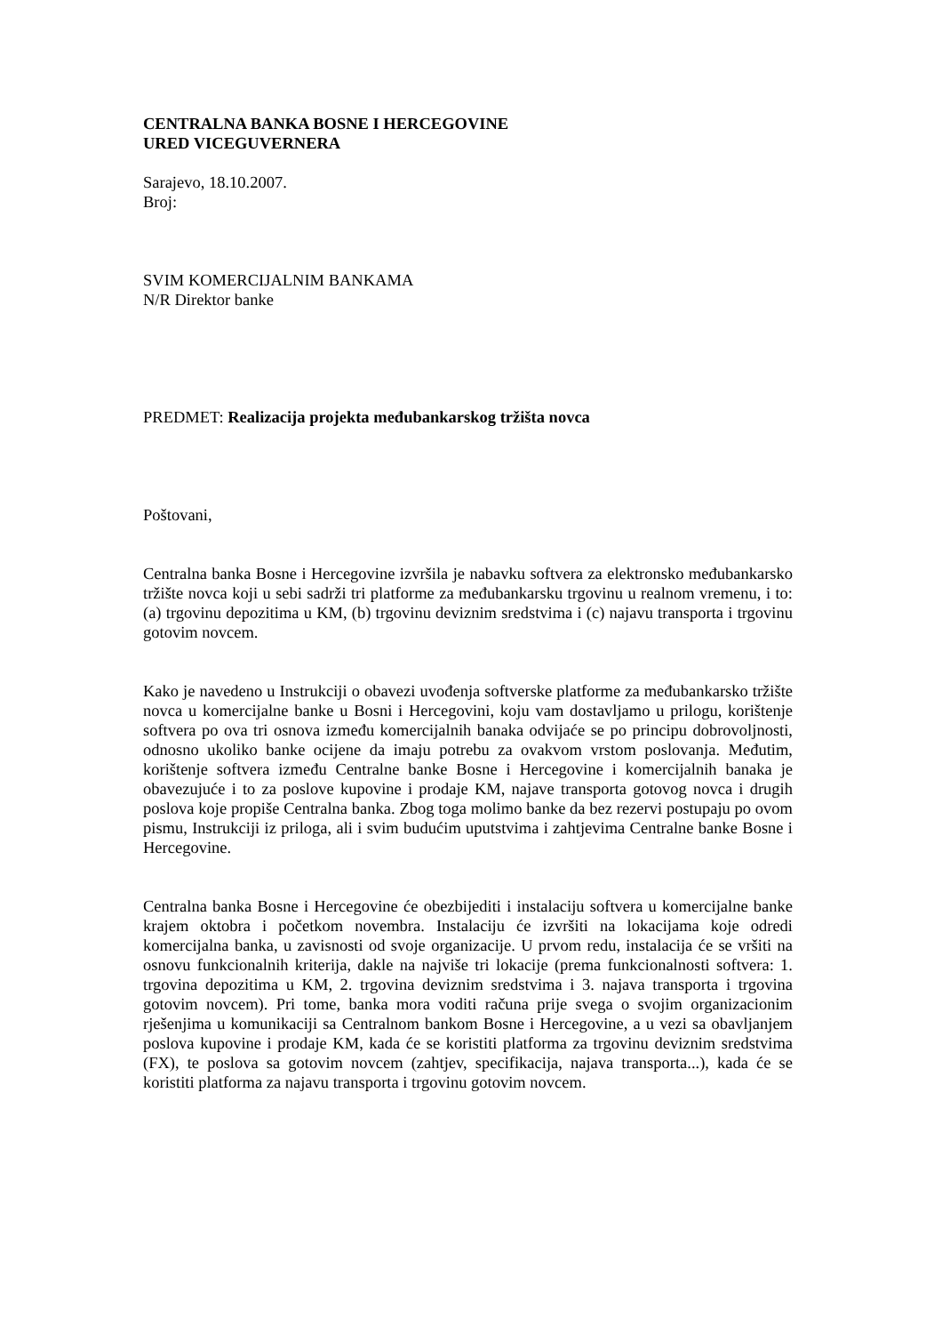CENTRALNA BANKA BOSNE I HERCEGOVINE
URED VICEGUVERNERA
Sarajevo, 18.10.2007.
Broj:
SVIM KOMERCIJALNIM BANKAMA
N/R Direktor banke
PREDMET: Realizacija projekta međubankarskog tržišta novca
Poštovani,
Centralna banka Bosne i Hercegovine izvršila je nabavku softvera za elektronsko međubankarsko tržište novca koji u sebi sadrži tri platforme za međubankarsku trgovinu u realnom vremenu, i to: (a) trgovinu depozitima u KM, (b) trgovinu deviznim sredstvima i (c) najavu transporta i trgovinu gotovim novcem.
Kako je navedeno u Instrukciji o obavezi uvođenja softverske platforme za međubankarsko tržište novca u komercijalne banke u Bosni i Hercegovini, koju vam dostavljamo u prilogu, korištenje softvera po ova tri osnova između komercijalnih banaka odvijaće se po principu dobrovoljnosti, odnosno ukoliko banke ocijene da imaju potrebu za ovakvom vrstom poslovanja. Međutim, korištenje softvera između Centralne banke Bosne i Hercegovine i komercijalnih banaka je obavezujuće i to za poslove kupovine i prodaje KM, najave transporta gotovog novca i drugih poslova koje propiše Centralna banka. Zbog toga molimo banke da bez rezervi postupaju po ovom pismu, Instrukciji iz priloga, ali i svim budućim uputstvima i zahtjevima Centralne banke Bosne i Hercegovine.
Centralna banka Bosne i Hercegovine će obezbijediti i instalaciju softvera u komercijalne banke krajem oktobra i početkom novembra. Instalaciju će izvršiti na lokacijama koje odredi komercijalna banka, u zavisnosti od svoje organizacije. U prvom redu, instalacija će se vršiti na osnovu funkcionalnih kriterija, dakle na najviše tri lokacije (prema funkcionalnosti softvera: 1. trgovina depozitima u KM, 2. trgovina deviznim sredstvima i 3. najava transporta i trgovina gotovim novcem). Pri tome, banka mora voditi računa prije svega o svojim organizacionim rješenjima u komunikaciji sa Centralnom bankom Bosne i Hercegovine, a u vezi sa obavljanjem poslova kupovine i prodaje KM, kada će se koristiti platforma za trgovinu deviznim sredstvima (FX), te poslova sa gotovim novcem (zahtjev, specifikacija, najava transporta...), kada će se koristiti platforma za najavu transporta i trgovinu gotovim novcem.